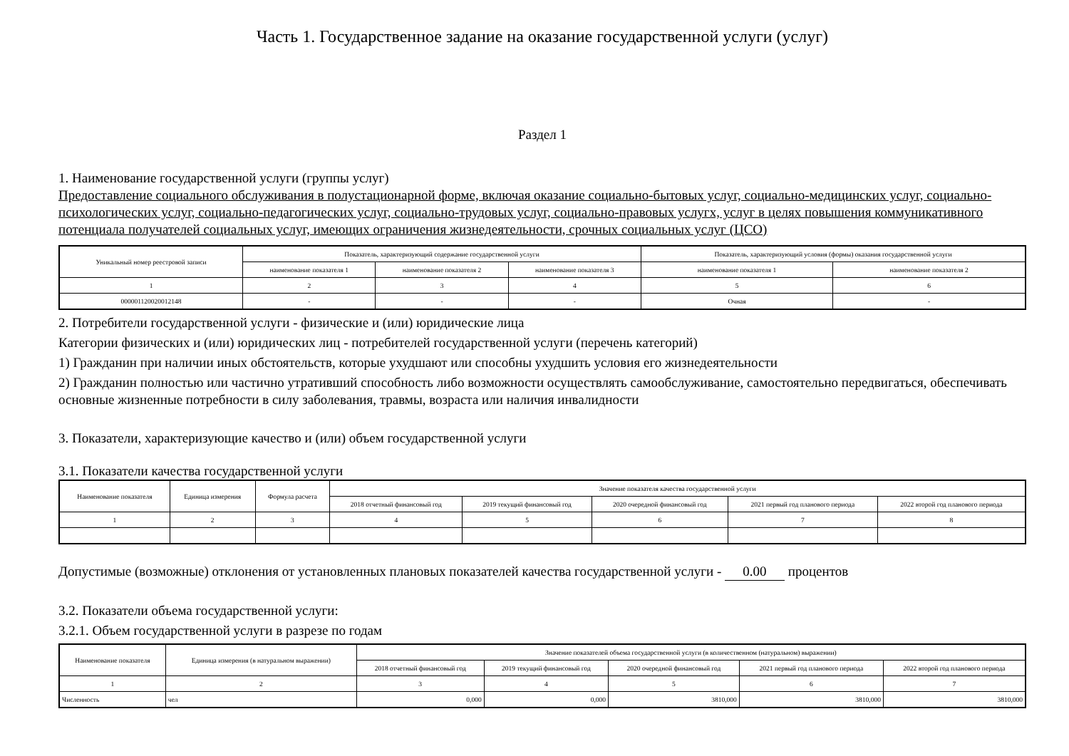Часть 1. Государственное задание на оказание государственной услуги (услуг)
Раздел 1
1. Наименование государственной услуги (группы услуг)
Предоставление социального обслуживания в полустационарной форме, включая оказание социально-бытовых услуг, социально-медицинских услуг, социально-психологических услуг, социально-педагогических услуг, социально-трудовых услуг, социально-правовых услугх, услуг в целях повышения коммуникативного потенциала получателей социальных услуг, имеющих ограничения жизнедеятельности, срочных социальных услуг (ЦСО)
| Уникальный номер реестровой записи | Показатель, характеризующий содержание государственной услуги | | | Показатель, характеризующий условия (формы) оказания государственной услуги | |
| --- | --- | --- | --- | --- | --- |
| | наименование показателя 1 | наименование показателя 2 | наименование показателя 3 | наименование показателя 1 | наименование показателя 2 |
| 1 | 2 | 3 | 4 | 5 | 6 |
| 000001120020012148 | - | - | - | Очная | - |
2. Потребители государственной услуги - физические и (или) юридические лица
Категории физических и (или) юридических лиц - потребителей государственной услуги (перечень категорий)
1) Гражданин при наличии иных обстоятельств, которые ухудшают или способны ухудшить условия его жизнедеятельности
2) Гражданин полностью или частично утративший способность либо возможности осуществлять самообслуживание, самостоятельно передвигаться, обеспечивать основные жизненные потребности в силу заболевания, травмы, возраста или наличия инвалидности
3. Показатели, характеризующие качество и (или) объем государственной услуги
3.1. Показатели качества государственной услуги
| Наименование показателя | Единица измерения | Формула расчета | Значение показателя качества государственной услуги | | | | |
| --- | --- | --- | --- | --- | --- | --- | --- |
| | | | 2018 отчетный финансовый год | 2019 текущий финансовый год | 2020 очередной финансовый год | 2021 первый год планового периода | 2022 второй год планового периода |
| 1 | 2 | 3 | 4 | 5 | 6 | 7 | 8 |
Допустимые (возможные) отклонения от установленных плановых показателей качества государственной услуги - 0.00 процентов
3.2. Показатели объема государственной услуги:
3.2.1. Объем государственной услуги в разрезе по годам
| Наименование показателя | Единица измерения (в натуральном выражении) | Значение показателей объема государственной услуги (в количественном (натуральном) выражении) | | | | |
| --- | --- | --- | --- | --- | --- | --- |
| | | 2018 отчетный финансовый год | 2019 текущий финансовый год | 2020 очередной финансовый год | 2021 первый год планового периода | 2022 второй год планового периода |
| 1 | 2 | 3 | 4 | 5 | 6 | 7 |
| Численность | чел | 0,000 | 0,000 | 3810,000 | 3810,000 | 3810,000 |